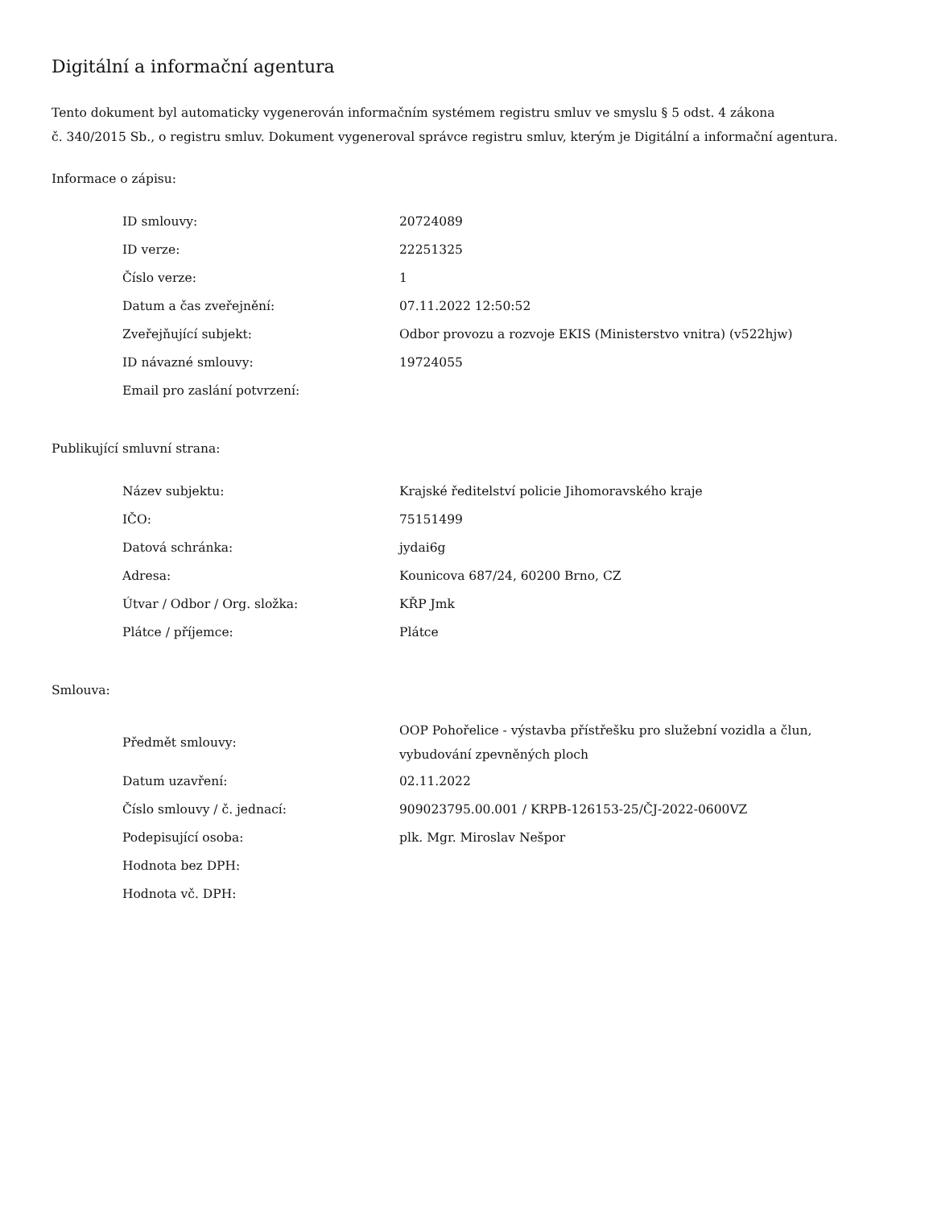Digitální a informační agentura
Tento dokument byl automaticky vygenerován informačním systémem registru smluv ve smyslu § 5 odst. 4 zákona
č. 340/2015 Sb., o registru smluv. Dokument vygeneroval správce registru smluv, kterým je Digitální a informační agentura.
Informace o zápisu:
| ID smlouvy: | 20724089 |
| ID verze: | 22251325 |
| Číslo verze: | 1 |
| Datum a čas zveřejnění: | 07.11.2022 12:50:52 |
| Zveřejňující subjekt: | Odbor provozu a rozvoje EKIS (Ministerstvo vnitra) (v522hjw) |
| ID návazné smlouvy: | 19724055 |
| Email pro zaslání potvrzení: | |
Publikující smluvní strana:
| Název subjektu: | Krajské ředitelství policie Jihomoravského kraje |
| IČO: | 75151499 |
| Datová schránka: | jydai6g |
| Adresa: | Kounicova 687/24, 60200 Brno, CZ |
| Útvar / Odbor / Org. složka: | KŘP Jmk |
| Plátce / příjemce: | Plátce |
Smlouva:
| Předmět smlouvy: | OOP Pohořelice - výstavba přístřešku pro služební vozidla a člun, vybudování zpevněných ploch |
| Datum uzavření: | 02.11.2022 |
| Číslo smlouvy / č. jednací: | 909023795.00.001 / KRPB-126153-25/ČJ-2022-0600VZ |
| Podepisující osoba: | plk. Mgr. Miroslav Nešpor |
| Hodnota bez DPH: | |
| Hodnota vč. DPH: | |